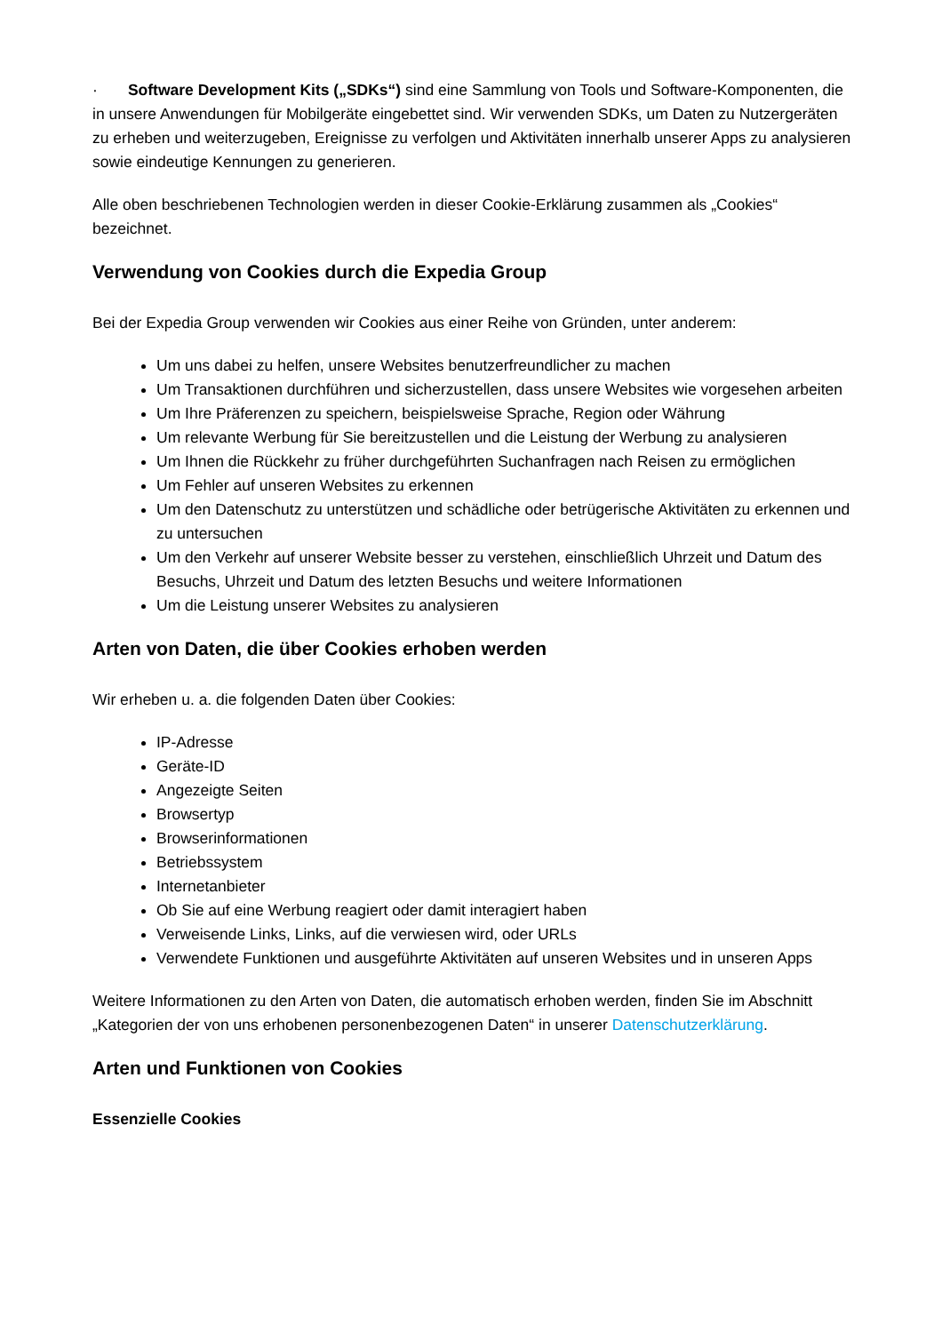· Software Development Kits („SDKs“) sind eine Sammlung von Tools und Software-Komponenten, die in unsere Anwendungen für Mobilgeräte eingebettet sind. Wir verwenden SDKs, um Daten zu Nutzergeräten zu erheben und weiterzugeben, Ereignisse zu verfolgen und Aktivitäten innerhalb unserer Apps zu analysieren sowie eindeutige Kennungen zu generieren.
Alle oben beschriebenen Technologien werden in dieser Cookie-Erklärung zusammen als „Cookies“ bezeichnet.
Verwendung von Cookies durch die Expedia Group
Bei der Expedia Group verwenden wir Cookies aus einer Reihe von Gründen, unter anderem:
Um uns dabei zu helfen, unsere Websites benutzerfreundlicher zu machen
Um Transaktionen durchführen und sicherzustellen, dass unsere Websites wie vorgesehen arbeiten
Um Ihre Präferenzen zu speichern, beispielsweise Sprache, Region oder Währung
Um relevante Werbung für Sie bereitzustellen und die Leistung der Werbung zu analysieren
Um Ihnen die Rückkehr zu früher durchgeführten Suchanfragen nach Reisen zu ermöglichen
Um Fehler auf unseren Websites zu erkennen
Um den Datenschutz zu unterstützen und schädliche oder betrügerische Aktivitäten zu erkennen und zu untersuchen
Um den Verkehr auf unserer Website besser zu verstehen, einschließlich Uhrzeit und Datum des Besuchs, Uhrzeit und Datum des letzten Besuchs und weitere Informationen
Um die Leistung unserer Websites zu analysieren
Arten von Daten, die über Cookies erhoben werden
Wir erheben u. a. die folgenden Daten über Cookies:
IP-Adresse
Geräte-ID
Angezeigte Seiten
Browsertyp
Browserinformationen
Betriebssystem
Internetanbieter
Ob Sie auf eine Werbung reagiert oder damit interagiert haben
Verweisende Links, Links, auf die verwiesen wird, oder URLs
Verwendete Funktionen und ausgeführte Aktivitäten auf unseren Websites und in unseren Apps
Weitere Informationen zu den Arten von Daten, die automatisch erhoben werden, finden Sie im Abschnitt „Kategorien der von uns erhobenen personenbezogenen Daten“ in unserer Datenschutzerklärung.
Arten und Funktionen von Cookies
Essenzielle Cookies